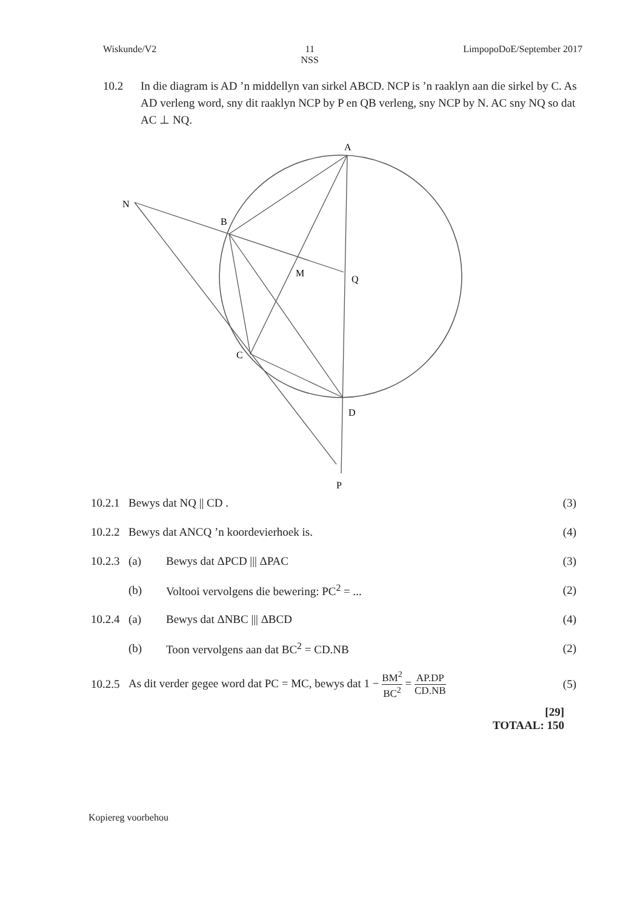Wiskunde/V2 11
NSS
LimpopoDoE/September 2017
10.2 In die diagram is AD ’n middellyn van sirkel ABCD. NCP is ’n raaklyn aan die sirkel by C. As AD verleng word, sny dit raaklyn NCP by P en QB verleng, sny NCP by N. AC sny NQ so dat AC ⊥ NQ.
A
N
B
M
Q
C
D
P
10.2.1
Bewys dat NQ || CD . (3)
10.2.2
Bewys dat ANCQ ’n koordevierhoek is.
(4)
10.2.3
(a) Bewys dat ΔPCD ||| ΔPAC (3)
(b)
Voltooi vervolgens die bewering: PC<sup>2</sup> = ...
(2)
10.2.4
(a) Bewys dat ΔNBC ||| ΔBCD (4)
(b)
Toon vervolgens aan dat BC<sup>2</sup> = CD.NB
(2)
10.2.5
As dit verder gegee word dat PC = MC, bewys dat 1 − BM<sup>2</sup> BC<sup>2</sup> = AP.DP CD.NB
(5)
[29]
TOTAAL: 150
Kopiereg voorbehou